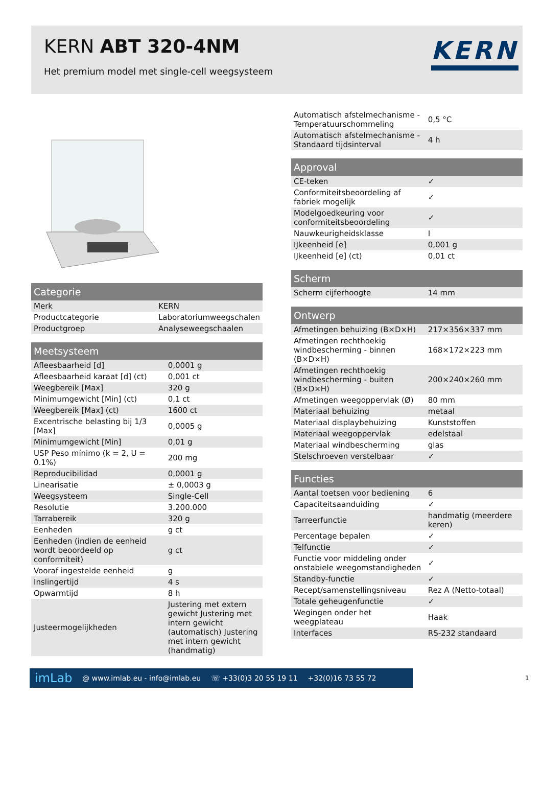KERN ABT 320-4NM
Het premium model met single-cell weegsysteem
KERN
| Categorie | |
| --- | --- |
| Merk | KERN |
| Productcategorie | Laboratoriumweegschalen |
| Productgroep | Analyseweegschaalen |
| Meetsysteem | |
| --- | --- |
| Afleesbaarheid [d] | 0,0001 g |
| Afleesbaarheid karaat [d] (ct) | 0,001 ct |
| Weegbereik [Max] | 320 g |
| Minimumgewicht [Min] (ct) | 0,1 ct |
| Weegbereik [Max] (ct) | 1600 ct |
| Excentrische belasting bij 1/3 [Max] | 0,0005 g |
| Minimumgewicht [Min] | 0,01 g |
| USP Peso mínimo (k = 2, U = 0.1%) | 200 mg |
| Reproducibilidad | 0,0001 g |
| Linearisatie | ± 0,0003 g |
| Weegsysteem | Single-Cell |
| Resolutie | 3.200.000 |
| Tarrabereik | 320 g |
| Eenheden | g ct |
| Eenheden (indien de eenheid wordt beoordeeld op conformiteit) | g ct |
| Vooraf ingestelde eenheid | g |
| Inslingertijd | 4 s |
| Opwarmtijd | 8 h |
| Justeermogelijkheden | Justering met extern gewicht Justering met intern gewicht (automatisch) Justering met intern gewicht (handmatig) |
| Automatisch afstelmechanisme - Temperatuurschommeling | 0,5 °C |
| Automatisch afstelmechanisme - Standaard tijdsinterval | 4 h |
| Approval | |
| --- | --- |
| CE-teken | ✓ |
| Conformiteitsbeoordeling af fabriek mogelijk | ✓ |
| Modelgoedkeuring voor conformiteitsbeoordeling | ✓ |
| Nauwkeurigheidsklasse | I |
| IJkeenheid [e] | 0,001 g |
| IJkeenheid [e] (ct) | 0,01 ct |
| Scherm | |
| --- | --- |
| Scherm cijferhoogte | 14 mm |
| Ontwerp | |
| --- | --- |
| Afmetingen behuizing (B×D×H) | 217×356×337 mm |
| Afmetingen rechthoekig windbescherming - binnen (B×D×H) | 168×172×223 mm |
| Afmetingen rechthoekig windbescherming - buiten (B×D×H) | 200×240×260 mm |
| Afmetingen weegoppervlak (Ø) | 80 mm |
| Materiaal behuizing | metaal |
| Materiaal displaybehuizing | Kunststoffen |
| Materiaal weegoppervlak | edelstaal |
| Materiaal windbescherming | glas |
| Stelschroeven verstelbaar | ✓ |
| Functies | |
| --- | --- |
| Aantal toetsen voor bediening | 6 |
| Capaciteitsaanduiding | ✓ |
| Tarreerfunctie | handmatig (meerdere keren) |
| Percentage bepalen | ✓ |
| Telfunctie | ✓ |
| Functie voor middeling onder onstabiele weegomstandigheden | ✓ |
| Standby-functie | ✓ |
| Recept/samenstellingsniveau | Rez A (Netto-totaal) |
| Totale geheugenfunctie | ✓ |
| Wegingen onder het weegplateau | Haak |
| Interfaces | RS-232 standaard |
imLab @ www.imlab.eu - info@imlab.eu ☏ +33(0)3 20 55 19 11 +32(0)16 73 55 72
1